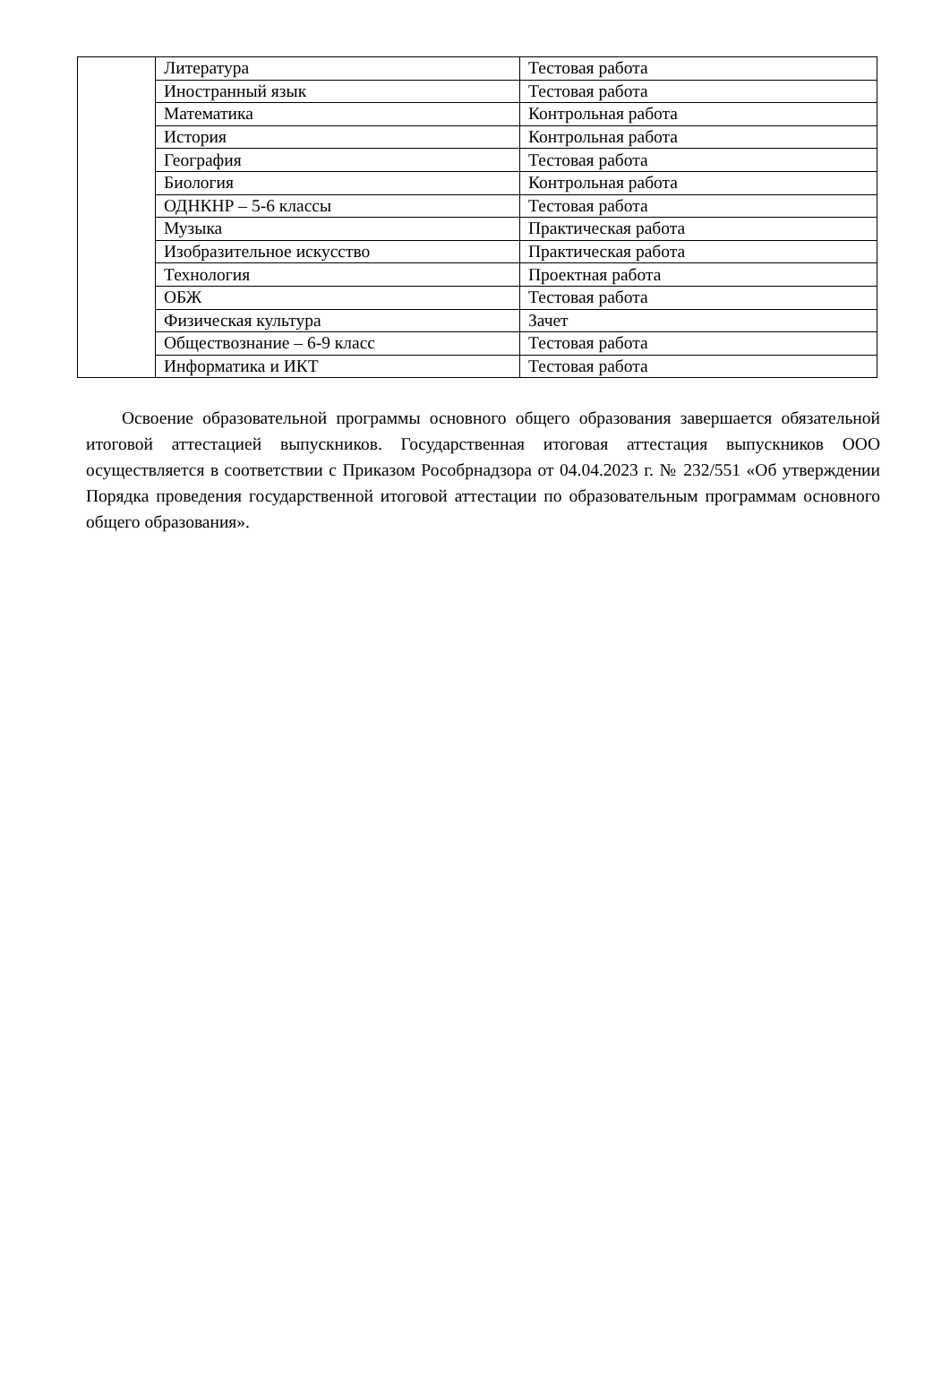| | Литература | Тестовая работа |
| | Иностранный язык | Тестовая работа |
| | Математика | Контрольная работа |
| | История | Контрольная работа |
| | География | Тестовая работа |
| | Биология | Контрольная работа |
| | ОДНКНР – 5-6 классы | Тестовая работа |
| | Музыка | Практическая работа |
| | Изобразительное искусство | Практическая работа |
| | Технология | Проектная работа |
| | ОБЖ | Тестовая работа |
| | Физическая культура | Зачет |
| | Обществознание – 6-9 класс | Тестовая работа |
| | Информатика и ИКТ | Тестовая работа |
Освоение образовательной программы основного общего образования завершается обязательной итоговой аттестацией выпускников. Государственная итоговая аттестация выпускников ООО осуществляется в соответствии с Приказом Рособрнадзора от 04.04.2023 г. № 232/551 «Об утверждении Порядка проведения государственной итоговой аттестации по образовательным программам основного общего образования».